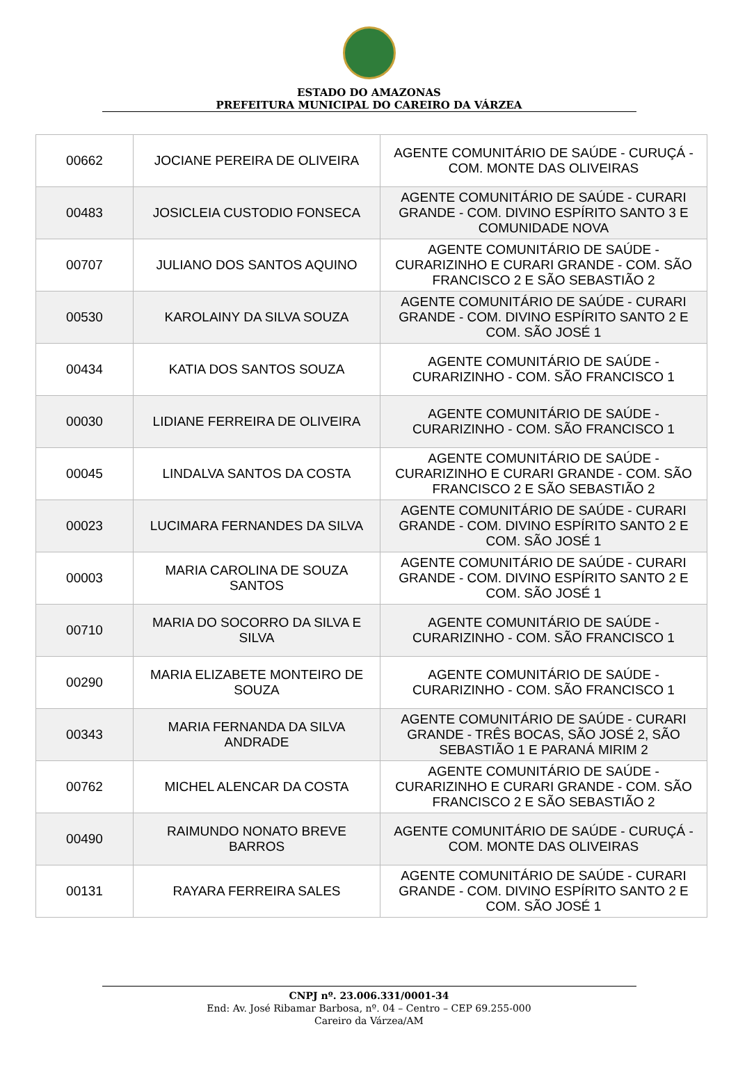ESTADO DO AMAZONAS
PREFEITURA MUNICIPAL DO CAREIRO DA VÁRZEA
| 00662 | JOCIANE PEREIRA DE OLIVEIRA | AGENTE COMUNITÁRIO DE SAÚDE - CURUÇÁ - COM. MONTE DAS OLIVEIRAS |
| 00483 | JOSICLEIA CUSTODIO FONSECA | AGENTE COMUNITÁRIO DE SAÚDE - CURARI GRANDE - COM. DIVINO ESPÍRITO SANTO 3 E COMUNIDADE NOVA |
| 00707 | JULIANO DOS SANTOS AQUINO | AGENTE COMUNITÁRIO DE SAÚDE - CURARIZINHO E CURARI GRANDE - COM. SÃO FRANCISCO 2 E SÃO SEBASTIÃO 2 |
| 00530 | KAROLAINY DA SILVA SOUZA | AGENTE COMUNITÁRIO DE SAÚDE - CURARI GRANDE - COM. DIVINO ESPÍRITO SANTO 2 E COM. SÃO JOSÉ 1 |
| 00434 | KATIA DOS SANTOS SOUZA | AGENTE COMUNITÁRIO DE SAÚDE - CURARIZINHO - COM. SÃO FRANCISCO 1 |
| 00030 | LIDIANE FERREIRA DE OLIVEIRA | AGENTE COMUNITÁRIO DE SAÚDE - CURARIZINHO - COM. SÃO FRANCISCO 1 |
| 00045 | LINDALVA SANTOS DA COSTA | AGENTE COMUNITÁRIO DE SAÚDE - CURARIZINHO E CURARI GRANDE - COM. SÃO FRANCISCO 2 E SÃO SEBASTIÃO 2 |
| 00023 | LUCIMARA FERNANDES DA SILVA | AGENTE COMUNITÁRIO DE SAÚDE - CURARI GRANDE - COM. DIVINO ESPÍRITO SANTO 2 E COM. SÃO JOSÉ 1 |
| 00003 | MARIA CAROLINA DE SOUZA SANTOS | AGENTE COMUNITÁRIO DE SAÚDE - CURARI GRANDE - COM. DIVINO ESPÍRITO SANTO 2 E COM. SÃO JOSÉ 1 |
| 00710 | MARIA DO SOCORRO DA SILVA E SILVA | AGENTE COMUNITÁRIO DE SAÚDE - CURARIZINHO - COM. SÃO FRANCISCO 1 |
| 00290 | MARIA ELIZABETE MONTEIRO DE SOUZA | AGENTE COMUNITÁRIO DE SAÚDE - CURARIZINHO - COM. SÃO FRANCISCO 1 |
| 00343 | MARIA FERNANDA DA SILVA ANDRADE | AGENTE COMUNITÁRIO DE SAÚDE - CURARI GRANDE - TRÊS BOCAS, SÃO JOSÉ 2, SÃO SEBASTIÃO 1 E PARANÁ MIRIM 2 |
| 00762 | MICHEL ALENCAR DA COSTA | AGENTE COMUNITÁRIO DE SAÚDE - CURARIZINHO E CURARI GRANDE - COM. SÃO FRANCISCO 2 E SÃO SEBASTIÃO 2 |
| 00490 | RAIMUNDO NONATO BREVE BARROS | AGENTE COMUNITÁRIO DE SAÚDE - CURUÇÁ - COM. MONTE DAS OLIVEIRAS |
| 00131 | RAYARA FERREIRA SALES | AGENTE COMUNITÁRIO DE SAÚDE - CURARI GRANDE - COM. DIVINO ESPÍRITO SANTO 2 E COM. SÃO JOSÉ 1 |
CNPJ nº. 23.006.331/0001-34
End: Av. José Ribamar Barbosa, nº. 04 – Centro – CEP 69.255-000
Careiro da Várzea/AM